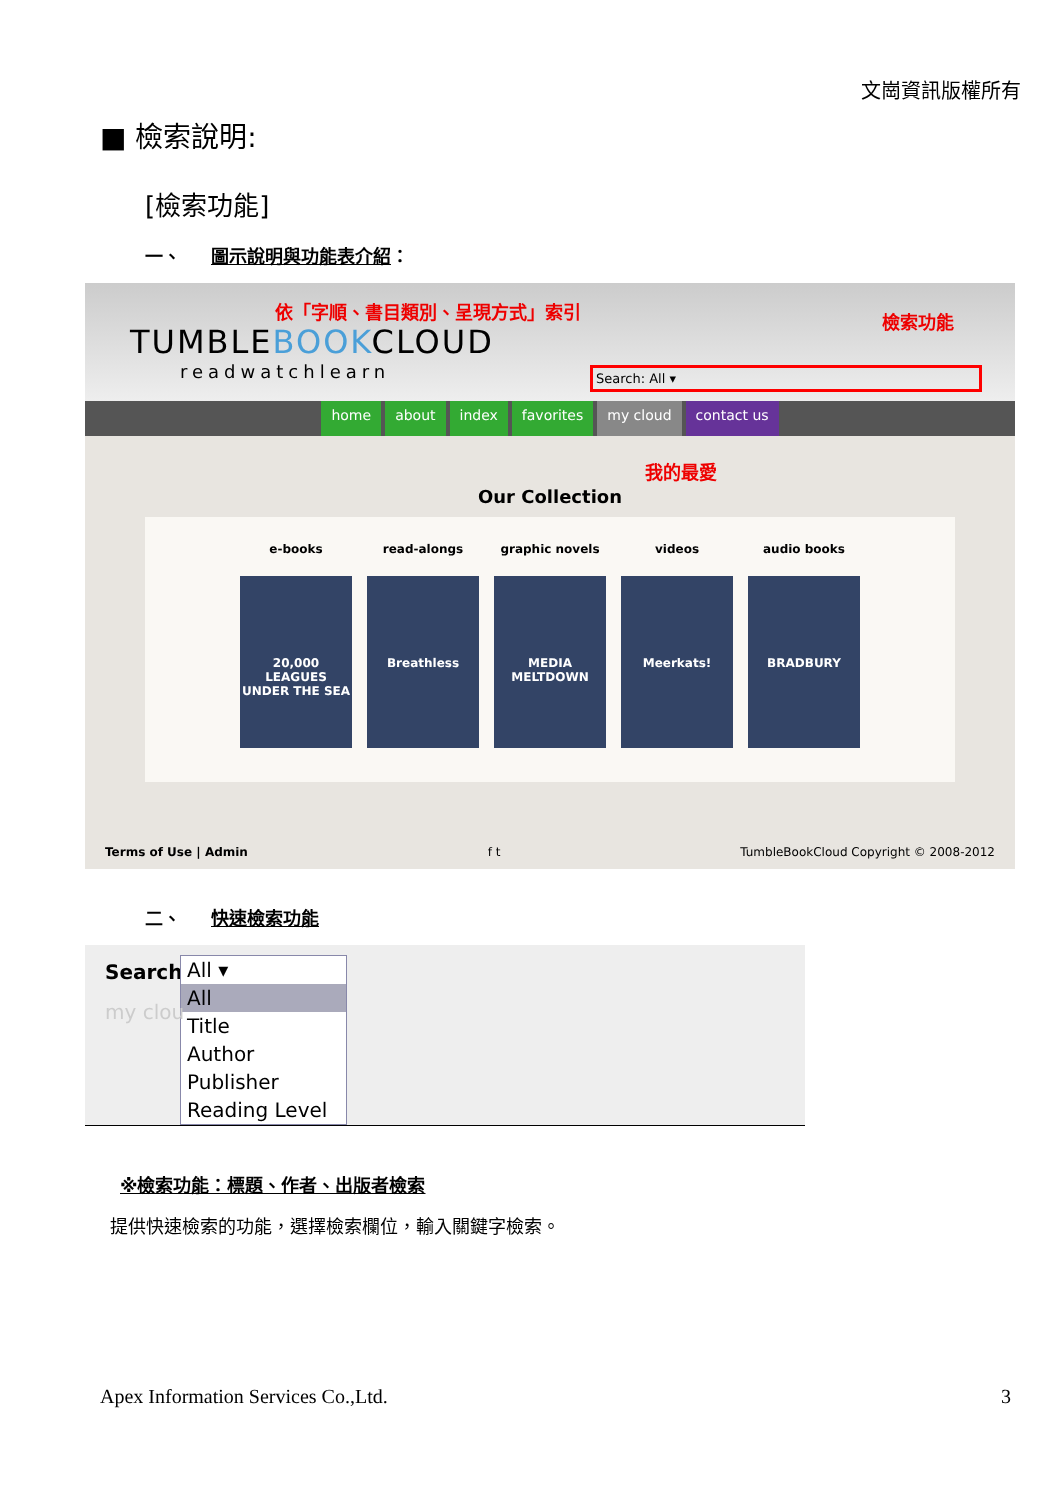文崗資訊版權所有
■ 檢索說明:
[檢索功能]
一、 圖示說明與功能表介紹：
依「字順、書目類別、呈現方式」索引 檢索功能
TUMBLEBOOKCLOUD
readwatchlearn
Search: All ▾
home about index favorites my cloud contact us
我的最愛
Our Collection
e-books
20,000 LEAGUES UNDER THE SEA
read-alongs
Breathless
graphic novels
MEDIA MELTDOWN
videos
Meerkats!
audio books
BRADBURY
Terms of Use | Admin f t TumbleBookCloud Copyright © 2008-2012
二、 快速檢索功能
Search:
All ▾
All
Title
Author
Publisher
Reading Level
my clou
※檢索功能：標題、作者、出版者檢索
提供快速檢索的功能，選擇檢索欄位，輸入關鍵字檢索。
Apex Information Services Co.,Ltd. 3